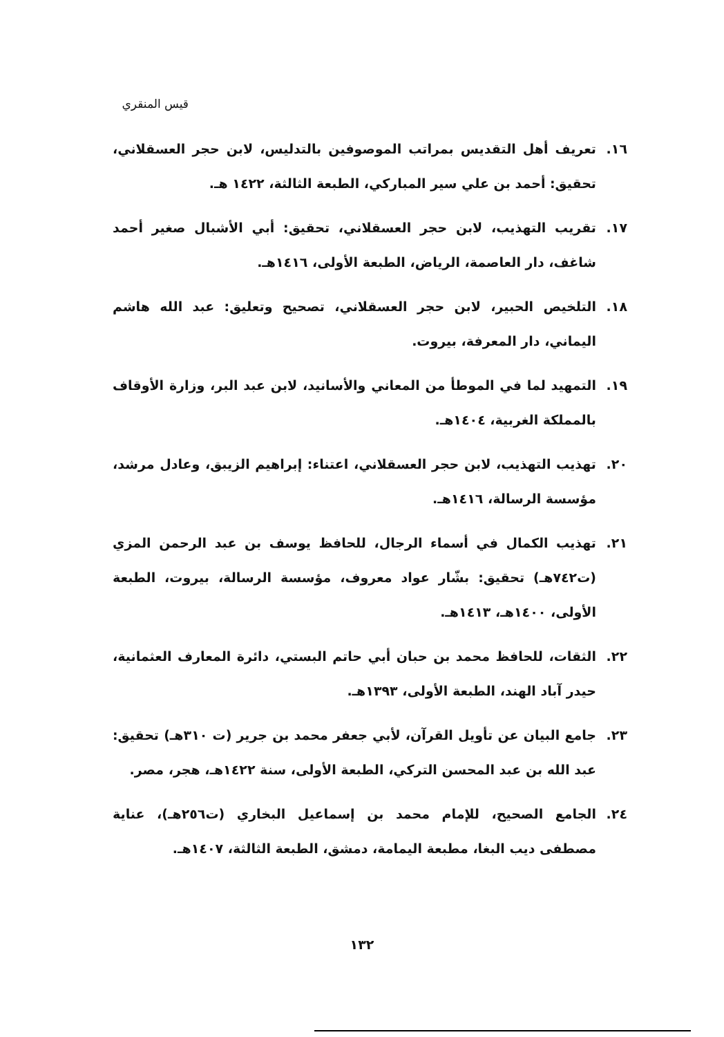قيس المنقري
١٦. تعريف أهل التقديس بمراتب الموصوفين بالتدليس، لابن حجر العسقلاني، تحقيق: أحمد بن علي سير المباركي، الطبعة الثالثة، ١٤٢٢ هـ.
١٧. تقريب التهذيب، لابن حجر العسقلاني، تحقيق: أبي الأشبال صغير أحمد شاغف، دار العاصمة، الرياض، الطبعة الأولى، ١٤١٦هـ.
١٨. التلخيص الحبير، لابن حجر العسقلاني، تصحيح وتعليق: عبد الله هاشم اليماني، دار المعرفة، بيروت.
١٩. التمهيد لما في الموطأ من المعاني والأسانيد، لابن عبد البر، وزارة الأوقاف بالمملكة الغربية، ١٤٠٤هـ.
٢٠. تهذيب التهذيب، لابن حجر العسقلاني، اعتناء: إبراهيم الزيبق، وعادل مرشد، مؤسسة الرسالة، ١٤١٦هـ.
٢١. تهذيب الكمال في أسماء الرجال، للحافظ يوسف بن عبد الرحمن المزي (ت٧٤٢هـ) تحقيق: بشّار عواد معروف، مؤسسة الرسالة، بيروت، الطبعة الأولى، ١٤٠٠هـ، ١٤١٣هـ.
٢٢. الثقات، للحافظ محمد بن حبان أبي حاتم البستي، دائرة المعارف العثمانية، حيدر آباد الهند، الطبعة الأولى، ١٣٩٣هـ.
٢٣. جامع البيان عن تأويل القرآن، لأبي جعفر محمد بن جرير (ت ٣١٠هـ) تحقيق: عبد الله بن عبد المحسن التركي، الطبعة الأولى، سنة ١٤٢٢هـ، هجر، مصر.
٢٤. الجامع الصحيح، للإمام محمد بن إسماعيل البخاري (ت٢٥٦هـ)، عناية مصطفى ديب البغا، مطبعة اليمامة، دمشق، الطبعة الثالثة، ١٤٠٧هـ.
١٣٢